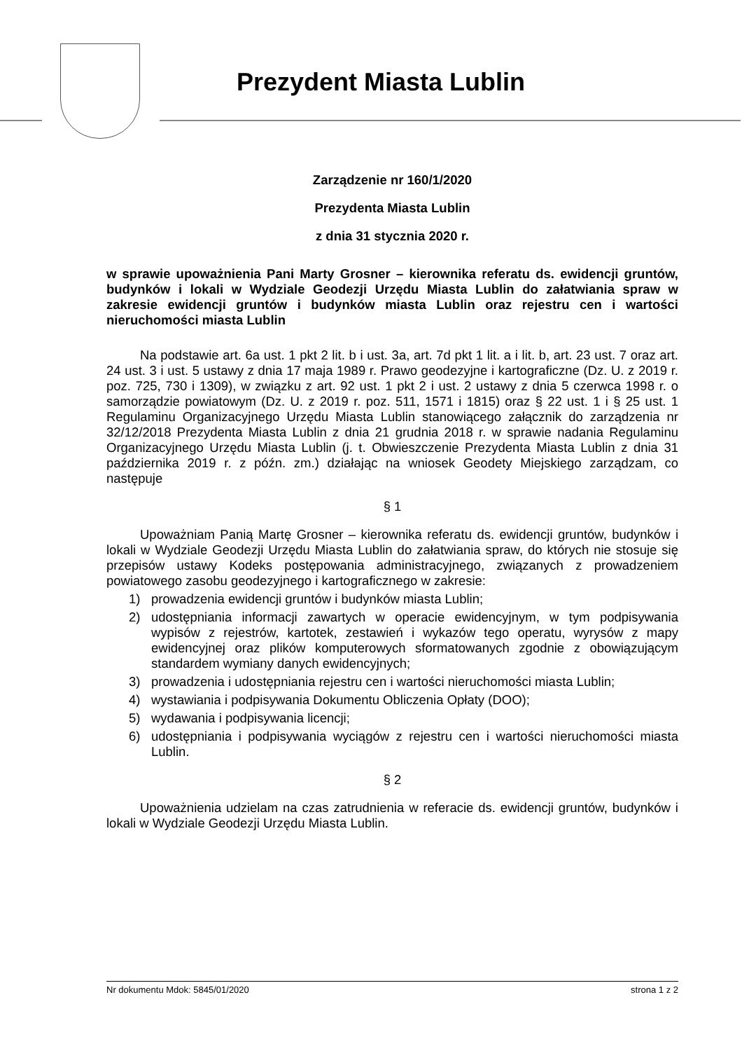Prezydent Miasta Lublin
Zarządzenie nr 160/1/2020
Prezydenta Miasta Lublin
z dnia 31 stycznia 2020 r.
w sprawie upoważnienia Pani Marty Grosner – kierownika referatu ds. ewidencji gruntów, budynków i lokali w Wydziale Geodezji Urzędu Miasta Lublin do załatwiania spraw w zakresie ewidencji gruntów i budynków miasta Lublin oraz rejestru cen i wartości nieruchomości miasta Lublin
Na podstawie art. 6a ust. 1 pkt 2 lit. b i ust. 3a, art. 7d pkt 1 lit. a i lit. b, art. 23 ust. 7 oraz art. 24 ust. 3 i ust. 5 ustawy z dnia 17 maja 1989 r. Prawo geodezyjne i kartograficzne (Dz. U. z 2019 r. poz. 725, 730 i 1309), w związku z art. 92 ust. 1 pkt 2 i ust. 2 ustawy z dnia 5 czerwca 1998 r. o samorządzie powiatowym (Dz. U. z 2019 r. poz. 511, 1571 i 1815) oraz § 22 ust. 1 i § 25 ust. 1 Regulaminu Organizacyjnego Urzędu Miasta Lublin stanowiącego załącznik do zarządzenia nr 32/12/2018 Prezydenta Miasta Lublin z dnia 21 grudnia 2018 r. w sprawie nadania Regulaminu Organizacyjnego Urzędu Miasta Lublin (j. t. Obwieszczenie Prezydenta Miasta Lublin z dnia 31 października 2019 r. z późn. zm.) działając na wniosek Geodety Miejskiego zarządzam, co następuje
§ 1
Upoważniam Panią Martę Grosner – kierownika referatu ds. ewidencji gruntów, budynków i lokali w Wydziale Geodezji Urzędu Miasta Lublin do załatwiania spraw, do których nie stosuje się przepisów ustawy Kodeks postępowania administracyjnego, związanych z prowadzeniem powiatowego zasobu geodezyjnego i kartograficznego w zakresie:
1) prowadzenia ewidencji gruntów i budynków miasta Lublin;
2) udostępniania informacji zawartych w operacie ewidencyjnym, w tym podpisywania wypisów z rejestrów, kartotek, zestawień i wykazów tego operatu, wyrysów z mapy ewidencyjnej oraz plików komputerowych sformatowanych zgodnie z obowiązującym standardem wymiany danych ewidencyjnych;
3) prowadzenia i udostępniania rejestru cen i wartości nieruchomości miasta Lublin;
4) wystawiania i podpisywania Dokumentu Obliczenia Opłaty (DOO);
5) wydawania i podpisywania licencji;
6) udostępniania i podpisywania wyciągów z rejestru cen i wartości nieruchomości miasta Lublin.
§ 2
Upoważnienia udzielam na czas zatrudnienia w referacie ds. ewidencji gruntów, budynków i lokali w Wydziale Geodezji Urzędu Miasta Lublin.
Nr dokumentu Mdok: 5845/01/2020 strona 1 z 2